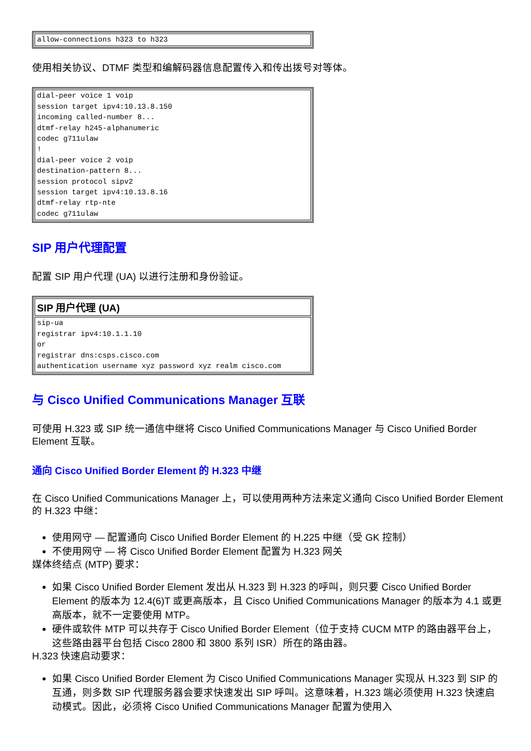| allow-connections h323 to h323 |
使用相关协议、DTMF 类型和编解码器信息配置传入和传出拨号对等体。
| dial-peer voice 1 voip session target ipv4:10.13.8.150 incoming called-number 8... dtmf-relay h245-alphanumeric codec g711ulaw ! dial-peer voice 2 voip destination-pattern 8... session protocol sipv2 session target ipv4:10.13.8.16 dtmf-relay rtp-nte codec g711ulaw |
SIP 用户代理配置
配置 SIP 用户代理 (UA) 以进行注册和身份验证。
| SIP 用户代理 (UA) |
| --- |
| sip-ua registrar ipv4:10.1.1.10 or registrar dns:csps.cisco.com authentication username xyz password xyz realm cisco.com |
与 Cisco Unified Communications Manager 互联
可使用 H.323 或 SIP 统一通信中继将 Cisco Unified Communications Manager 与 Cisco Unified Border Element 互联。
通向 Cisco Unified Border Element 的 H.323 中继
在 Cisco Unified Communications Manager 上，可以使用两种方法来定义通向 Cisco Unified Border Element 的 H.323 中继：
使用网守 — 配置通向 Cisco Unified Border Element 的 H.225 中继（受 GK 控制）
不使用网守 — 将 Cisco Unified Border Element 配置为 H.323 网关
媒体终结点 (MTP) 要求：
如果 Cisco Unified Border Element 发出从 H.323 到 H.323 的呼叫，则只要 Cisco Unified Border Element 的版本为 12.4(6)T 或更高版本，且 Cisco Unified Communications Manager 的版本为 4.1 或更高版本，就不一定要使用 MTP。
硬件或软件 MTP 可以共存于 Cisco Unified Border Element（位于支持 CUCM MTP 的路由器平台上，这些路由器平台包括 Cisco 2800 和 3800 系列 ISR）所在的路由器。
H.323 快速启动要求：
如果 Cisco Unified Border Element 为 Cisco Unified Communications Manager 实现从 H.323 到 SIP 的互通，则多数 SIP 代理服务器会要求快速发出 SIP 呼叫。这意味着，H.323 端必须使用 H.323 快速启动模式。因此，必须将 Cisco Unified Communications Manager 配置为使用入